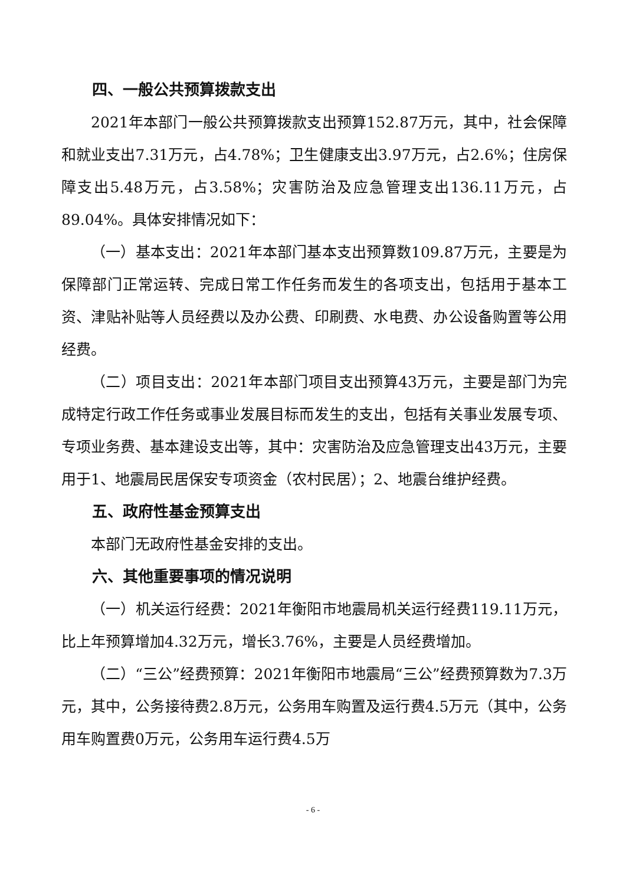四、一般公共预算拨款支出
2021年本部门一般公共预算拨款支出预算152.87万元，其中，社会保障和就业支出7.31万元，占4.78%；卫生健康支出3.97万元，占2.6%；住房保障支出5.48万元，占3.58%；灾害防治及应急管理支出136.11万元，占89.04%。具体安排情况如下：
（一）基本支出：2021年本部门基本支出预算数109.87万元，主要是为保障部门正常运转、完成日常工作任务而发生的各项支出，包括用于基本工资、津贴补贴等人员经费以及办公费、印刷费、水电费、办公设备购置等公用经费。
（二）项目支出：2021年本部门项目支出预算43万元，主要是部门为完成特定行政工作任务或事业发展目标而发生的支出，包括有关事业发展专项、专项业务费、基本建设支出等，其中：灾害防治及应急管理支出43万元，主要用于1、地震局民居保安专项资金（农村民居）；2、地震台维护经费。
五、政府性基金预算支出
本部门无政府性基金安排的支出。
六、其他重要事项的情况说明
（一）机关运行经费：2021年衡阳市地震局机关运行经费119.11万元，比上年预算增加4.32万元，增长3.76%，主要是人员经费增加。
（二）“三公”经费预算：2021年衡阳市地震局“三公”经费预算数为7.3万元，其中，公务接待费2.8万元，公务用车购置及运行费4.5万元（其中，公务用车购置费0万元，公务用车运行费4.5万
- 6 -